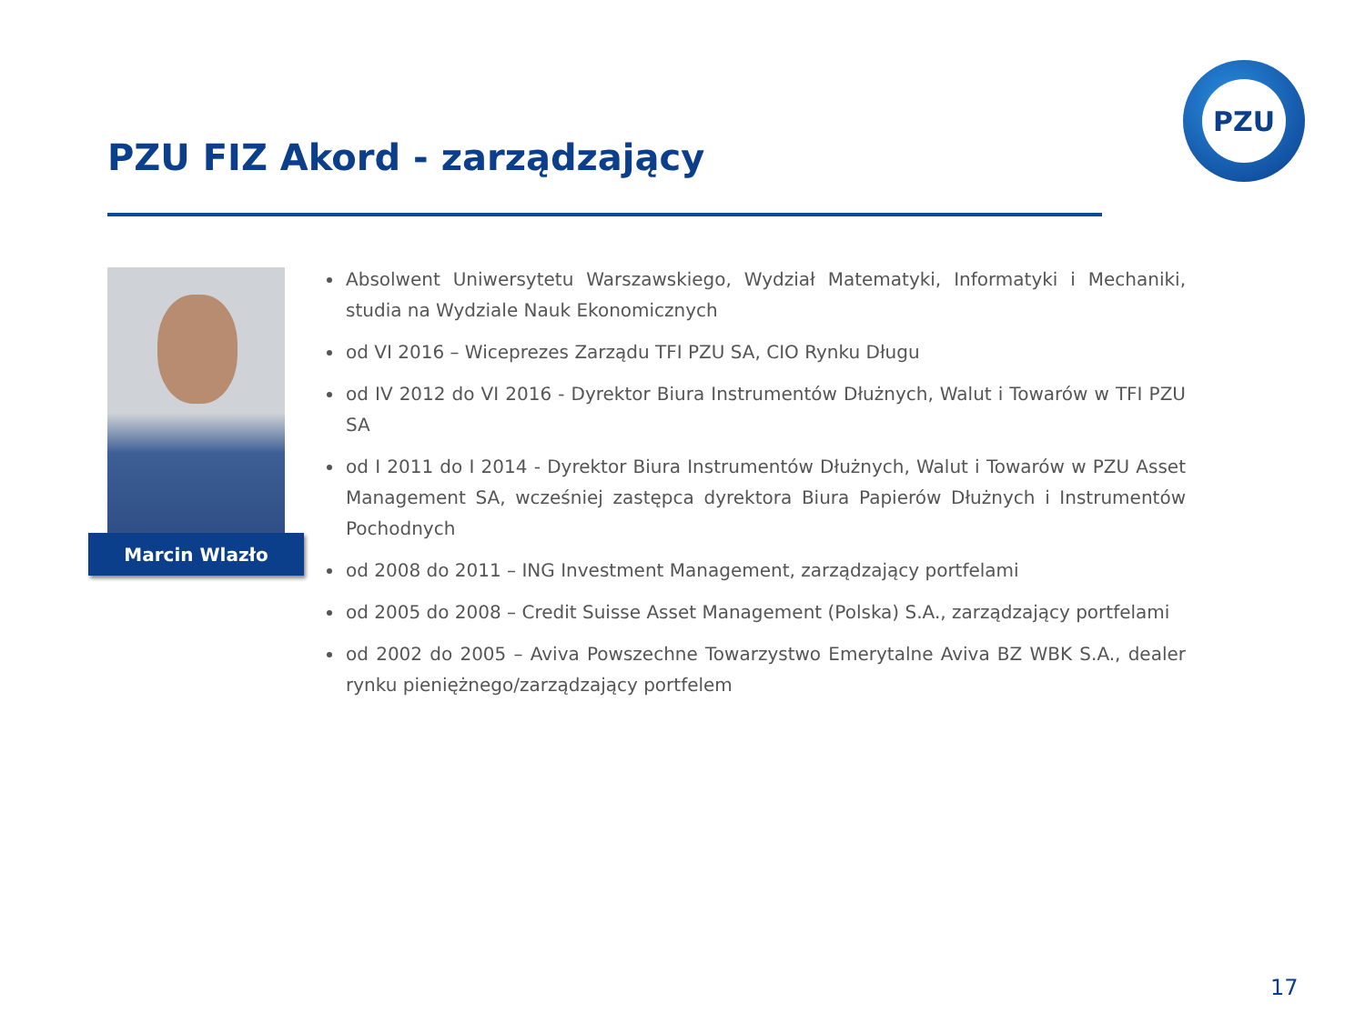PZU FIZ Akord - zarządzający
PZU
Marcin Wlazło
Absolwent Uniwersytetu Warszawskiego, Wydział Matematyki, Informatyki i Mechaniki, studia na Wydziale Nauk Ekonomicznych
od VI 2016 – Wiceprezes Zarządu TFI PZU SA, CIO Rynku Długu
od IV 2012 do VI 2016 - Dyrektor Biura Instrumentów Dłużnych, Walut i Towarów w TFI PZU SA
od I 2011 do I 2014 - Dyrektor Biura Instrumentów Dłużnych, Walut i Towarów w PZU Asset Management SA, wcześniej zastępca dyrektora Biura Papierów Dłużnych i Instrumentów Pochodnych
od 2008 do 2011 – ING Investment Management, zarządzający portfelami
od 2005 do 2008 – Credit Suisse Asset Management (Polska) S.A., zarządzający portfelami
od 2002 do 2005 – Aviva Powszechne Towarzystwo Emerytalne Aviva BZ WBK S.A., dealer rynku pieniężnego/zarządzający portfelem
17